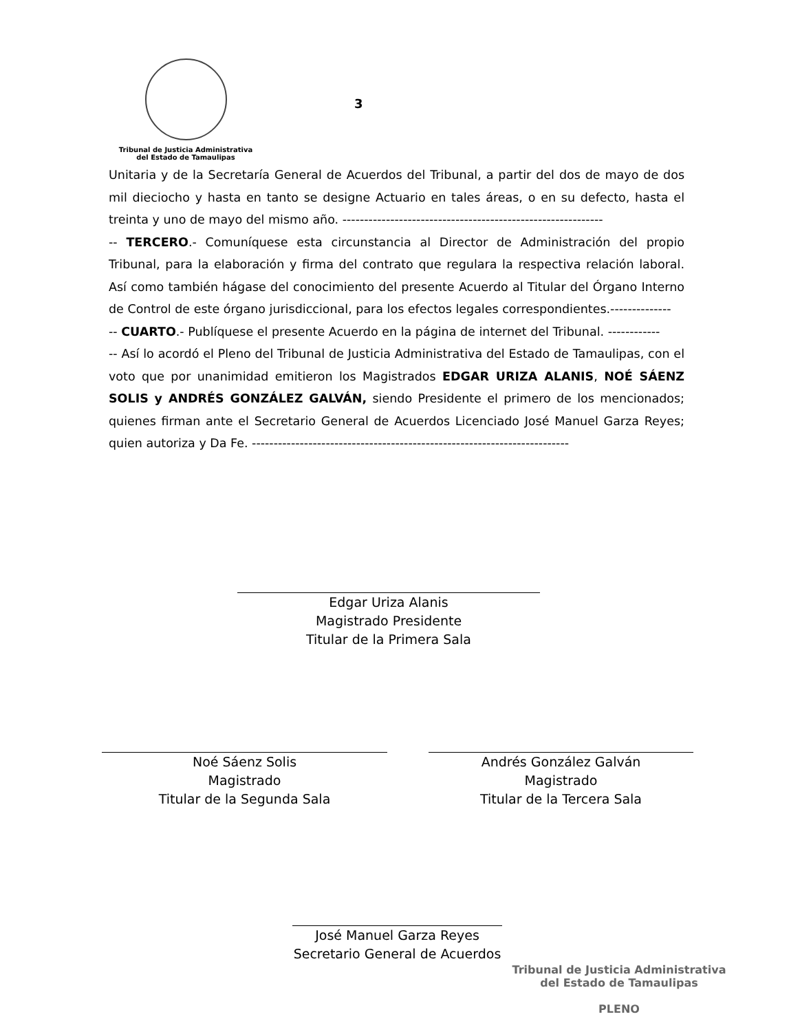Tribunal de Justicia Administrativa
del Estado de Tamaulipas
3
Unitaria y de la Secretaría General de Acuerdos del Tribunal, a partir del dos de mayo de dos mil dieciocho y hasta en tanto se designe Actuario en tales áreas, o en su defecto, hasta el treinta y uno de mayo del mismo año. ------------------------------------------------------------
-- TERCERO.- Comuníquese esta circunstancia al Director de Administración del propio Tribunal, para la elaboración y firma del contrato que regulara la respectiva relación laboral. Así como también hágase del conocimiento del presente Acuerdo al Titular del Órgano Interno de Control de este órgano jurisdiccional, para los efectos legales correspondientes.--------------
-- CUARTO.- Publíquese el presente Acuerdo en la página de internet del Tribunal. ------------
-- Así lo acordó el Pleno del Tribunal de Justicia Administrativa del Estado de Tamaulipas, con el voto que por unanimidad emitieron los Magistrados EDGAR URIZA ALANIS, NOÉ SÁENZ SOLIS y ANDRÉS GONZÁLEZ GALVÁN, siendo Presidente el primero de los mencionados; quienes firman ante el Secretario General de Acuerdos Licenciado José Manuel Garza Reyes; quien autoriza y Da Fe. -------------------------------------------------------------------------
Edgar Uriza Alanis
Magistrado Presidente
Titular de la Primera Sala
Noé Sáenz Solis
Magistrado
Titular de la Segunda Sala
Andrés González Galván
Magistrado
Titular de la Tercera Sala
José Manuel Garza Reyes
Secretario General de Acuerdos
Tribunal de Justicia Administrativa
del Estado de Tamaulipas
PLENO